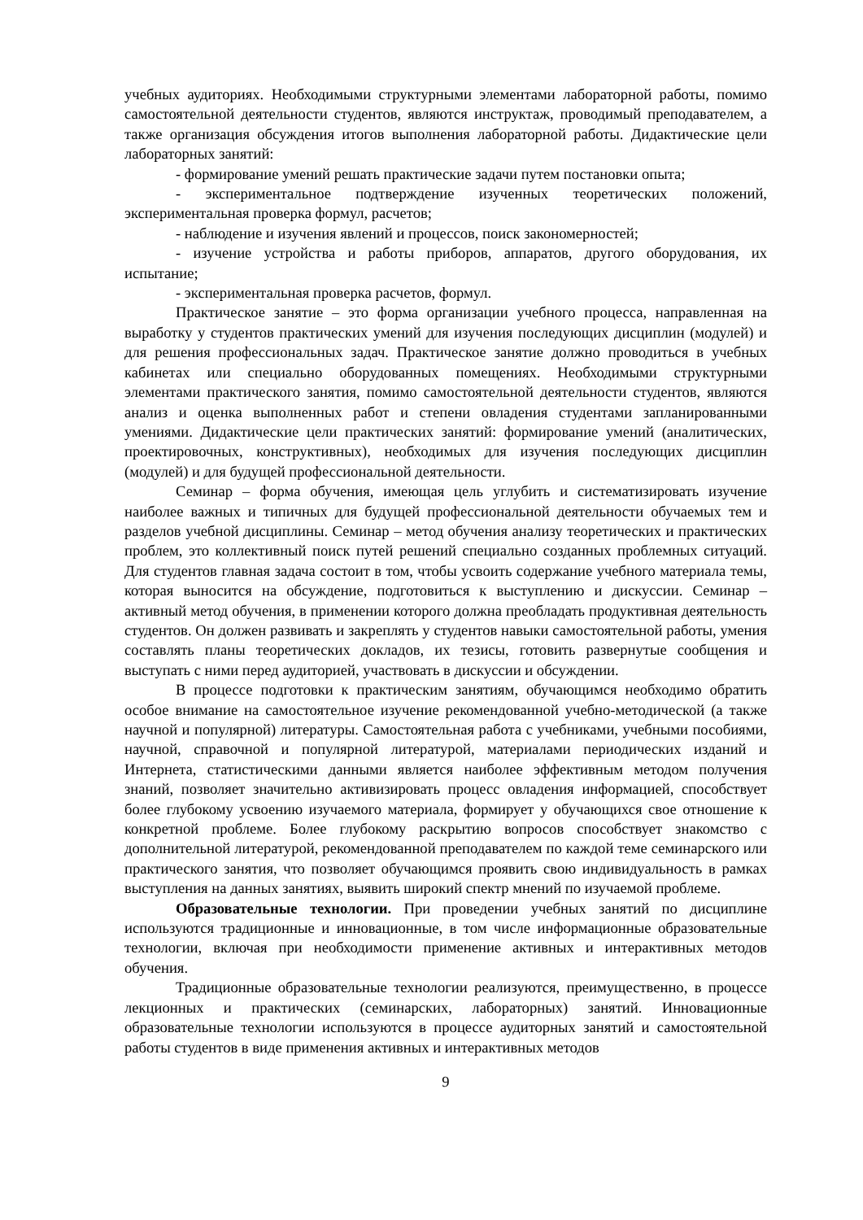учебных аудиториях. Необходимыми структурными элементами лабораторной работы, помимо самостоятельной деятельности студентов, являются инструктаж, проводимый преподавателем, а также организация обсуждения итогов выполнения лабораторной работы. Дидактические цели лабораторных занятий:
- формирование умений решать практические задачи путем постановки опыта;
- экспериментальное подтверждение изученных теоретических положений, экспериментальная проверка формул, расчетов;
- наблюдение и изучения явлений и процессов, поиск закономерностей;
- изучение устройства и работы приборов, аппаратов, другого оборудования, их испытание;
- экспериментальная проверка расчетов, формул.
Практическое занятие – это форма организации учебного процесса, направленная на выработку у студентов практических умений для изучения последующих дисциплин (модулей) и для решения профессиональных задач. Практическое занятие должно проводиться в учебных кабинетах или специально оборудованных помещениях. Необходимыми структурными элементами практического занятия, помимо самостоятельной деятельности студентов, являются анализ и оценка выполненных работ и степени овладения студентами запланированными умениями. Дидактические цели практических занятий: формирование умений (аналитических, проектировочных, конструктивных), необходимых для изучения последующих дисциплин (модулей) и для будущей профессиональной деятельности.
Семинар – форма обучения, имеющая цель углубить и систематизировать изучение наиболее важных и типичных для будущей профессиональной деятельности обучаемых тем и разделов учебной дисциплины. Семинар – метод обучения анализу теоретических и практических проблем, это коллективный поиск путей решений специально созданных проблемных ситуаций. Для студентов главная задача состоит в том, чтобы усвоить содержание учебного материала темы, которая выносится на обсуждение, подготовиться к выступлению и дискуссии. Семинар – активный метод обучения, в применении которого должна преобладать продуктивная деятельность студентов. Он должен развивать и закреплять у студентов навыки самостоятельной работы, умения составлять планы теоретических докладов, их тезисы, готовить развернутые сообщения и выступать с ними перед аудиторией, участвовать в дискуссии и обсуждении.
В процессе подготовки к практическим занятиям, обучающимся необходимо обратить особое внимание на самостоятельное изучение рекомендованной учебно-методической (а также научной и популярной) литературы. Самостоятельная работа с учебниками, учебными пособиями, научной, справочной и популярной литературой, материалами периодических изданий и Интернета, статистическими данными является наиболее эффективным методом получения знаний, позволяет значительно активизировать процесс овладения информацией, способствует более глубокому усвоению изучаемого материала, формирует у обучающихся свое отношение к конкретной проблеме. Более глубокому раскрытию вопросов способствует знакомство с дополнительной литературой, рекомендованной преподавателем по каждой теме семинарского или практического занятия, что позволяет обучающимся проявить свою индивидуальность в рамках выступления на данных занятиях, выявить широкий спектр мнений по изучаемой проблеме.
Образовательные технологии. При проведении учебных занятий по дисциплине используются традиционные и инновационные, в том числе информационные образовательные технологии, включая при необходимости применение активных и интерактивных методов обучения.
Традиционные образовательные технологии реализуются, преимущественно, в процессе лекционных и практических (семинарских, лабораторных) занятий. Инновационные образовательные технологии используются в процессе аудиторных занятий и самостоятельной работы студентов в виде применения активных и интерактивных методов
9